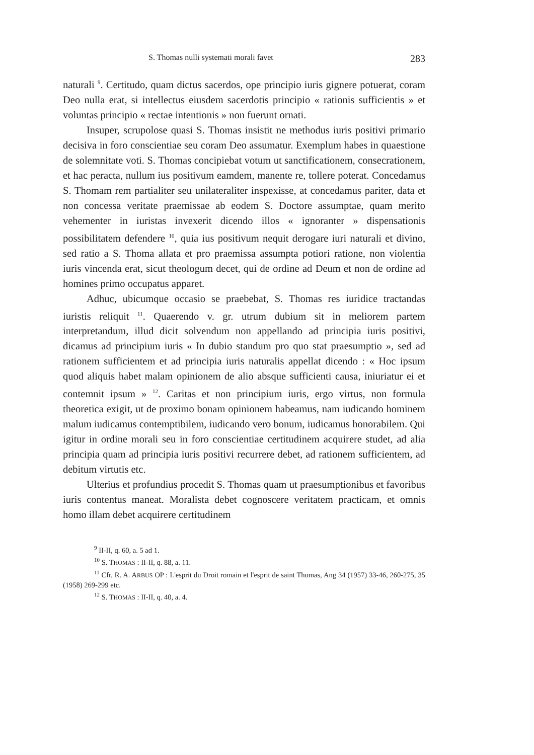S. Thomas nulli systemati morali favet 283
naturali <sup>9</sup>. Certitudo, quam dictus sacerdos, ope principio iuris gignere potuerat, coram Deo nulla erat, si intellectus eiusdem sacerdotis principio « rationis sufficientis » et voluntas principio « rectae intentionis » non fuerunt ornati.
Insuper, scrupolose quasi S. Thomas insistit ne methodus iuris positivi primario decisiva in foro conscientiae seu coram Deo assumatur. Exemplum habes in quaestione de solemnitate voti. S. Thomas concipiebat votum ut sanctificationem, consecrationem, et hac peracta, nullum ius positivum eamdem, manente re, tollere poterat. Concedamus S. Thomam rem partialiter seu unilateraliter inspexisse, at concedamus pariter, data et non concessa veritate praemissae ab eodem S. Doctore assumptae, quam merito vehementer in iuristas invexerit dicendo illos « ignoranter » dispensationis possibilitatem defendere <sup>10</sup>, quia ius positivum nequit derogare iuri naturali et divino, sed ratio a S. Thoma allata et pro praemissa assumpta potiori ratione, non violentia iuris vincenda erat, sicut theologum decet, qui de ordine ad Deum et non de ordine ad homines primo occupatus apparet.
Adhuc, ubicumque occasio se praebebat, S. Thomas res iuridice tractandas iuristis reliquit <sup>11</sup>. Quaerendo v. gr. utrum dubium sit in meliorem partem interpretandum, illud dicit solvendum non appellando ad principia iuris positivi, dicamus ad principium iuris « In dubio standum pro quo stat praesumptio », sed ad rationem sufficientem et ad principia iuris naturalis appellat dicendo : « Hoc ipsum quod aliquis habet malam opinionem de alio absque sufficienti causa, iniuriatur ei et contemnit ipsum » <sup>12</sup>. Caritas et non principium iuris, ergo virtus, non formula theoretica exigit, ut de proximo bonam opinionem habeamus, nam iudicando hominem malum iudicamus contemptibilem, iudicando vero bonum, iudicamus honorabilem. Qui igitur in ordine morali seu in foro conscientiae certitudinem acquirere studet, ad alia principia quam ad principia iuris positivi recurrere debet, ad rationem sufficientem, ad debitum virtutis etc.
Ulterius et profundius procedit S. Thomas quam ut praesumptionibus et favoribus iuris contentus maneat. Moralista debet cognoscere veritatem practicam, et omnis homo illam debet acquirere certitudinem
<sup>9</sup> II-II, q. 60, a. 5 ad 1.
<sup>10</sup> S. THOMAS : II-II, q. 88, a. 11.
<sup>11</sup> Cfr. R. A. ARBUS OP : L'esprit du Droit romain et l'esprit de saint Thomas, Ang 34 (1957) 33-46, 260-275, 35 (1958) 269-299 etc.
<sup>12</sup> S. THOMAS : II-II, q. 40, a. 4.